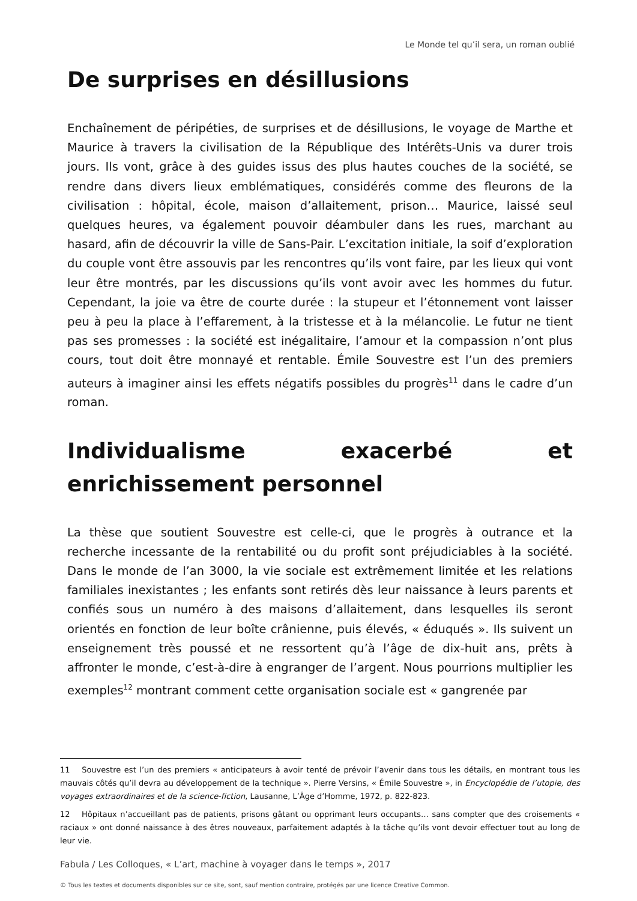Le Monde tel qu’il sera, un roman oublié
De surprises en désillusions
Enchaînement de péripéties, de surprises et de désillusions, le voyage de Marthe et Maurice à travers la civilisation de la République des Intérêts-Unis va durer trois jours. Ils vont, grâce à des guides issus des plus hautes couches de la société, se rendre dans divers lieux emblématiques, considérés comme des fleurons de la civilisation : hôpital, école, maison d’allaitement, prison… Maurice, laissé seul quelques heures, va également pouvoir déambuler dans les rues, marchant au hasard, afin de découvrir la ville de Sans-Pair. L’excitation initiale, la soif d’exploration du couple vont être assouvis par les rencontres qu’ils vont faire, par les lieux qui vont leur être montrés, par les discussions qu’ils vont avoir avec les hommes du futur. Cependant, la joie va être de courte durée : la stupeur et l’étonnement vont laisser peu à peu la place à l’effarement, à la tristesse et à la mélancolie. Le futur ne tient pas ses promesses : la société est inégalitaire, l’amour et la compassion n’ont plus cours, tout doit être monnayé et rentable. Émile Souvestre est l’un des premiers auteurs à imaginer ainsi les effets négatifs possibles du progrès<sup>11</sup> dans le cadre d’un roman.
Individualisme exacerbé et enrichissement personnel
La thèse que soutient Souvestre est celle-ci, que le progrès à outrance et la recherche incessante de la rentabilité ou du profit sont préjudiciables à la société. Dans le monde de l’an 3000, la vie sociale est extrêmement limitée et les relations familiales inexistantes ; les enfants sont retirés dès leur naissance à leurs parents et confiés sous un numéro à des maisons d’allaitement, dans lesquelles ils seront orientés en fonction de leur boîte crânienne, puis élevés, « éduqués ». Ils suivent un enseignement très poussé et ne ressortent qu’à l’âge de dix-huit ans, prêts à affronter le monde, c’est-à-dire à engranger de l’argent. Nous pourrions multiplier les exemples<sup>12</sup> montrant comment cette organisation sociale est « gangrenée par
11 Souvestre est l’un des premiers « anticipateurs à avoir tenté de prévoir l’avenir dans tous les détails, en montrant tous les mauvais côtés qu’il devra au développement de la technique ». Pierre Versins, « Émile Souvestre », in Encyclopédie de l’utopie, des voyages extraordinaires et de la science-fiction, Lausanne, L’Âge d’Homme, 1972, p. 822-823.
12 Hôpitaux n’accueillant pas de patients, prisons gâtant ou opprimant leurs occupants… sans compter que des croisements « raciaux » ont donné naissance à des êtres nouveaux, parfaitement adaptés à la tâche qu’ils vont devoir effectuer tout au long de leur vie.
Fabula / Les Colloques, « L’art, machine à voyager dans le temps », 2017
© Tous les textes et documents disponibles sur ce site, sont, sauf mention contraire, protégés par une licence Creative Common.